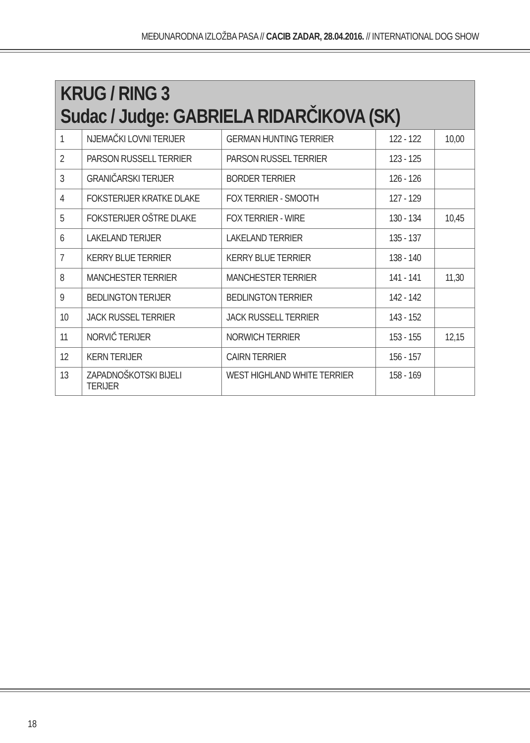MEĐUNARODNA IZLOŽBA PASA // CACIB ZADAR, 28.04.2016. // INTERNATIONAL DOG SHOW
| KRUG / RING 3 Sudac / Judge: GABRIELA RIDARČIKOVA (SK) | | | | |
| --- | --- | --- | --- | --- |
| 1 | NJEMAČKI LOVNI TERIJER | GERMAN HUNTING TERRIER | 122 - 122 | 10,00 |
| 2 | PARSON RUSSELL TERRIER | PARSON RUSSEL TERRIER | 123 - 125 | |
| 3 | GRANIČARSKI TERIJER | BORDER TERRIER | 126 - 126 | |
| 4 | FOKSTERIJER KRATKE DLAKE | FOX TERRIER - SMOOTH | 127 - 129 | |
| 5 | FOKSTERIJER OŠTRE DLAKE | FOX TERRIER - WIRE | 130 - 134 | 10,45 |
| 6 | LAKELAND TERIJER | LAKELAND TERRIER | 135 - 137 | |
| 7 | KERRY BLUE TERRIER | KERRY BLUE TERRIER | 138 - 140 | |
| 8 | MANCHESTER TERRIER | MANCHESTER TERRIER | 141 - 141 | 11,30 |
| 9 | BEDLINGTON TERIJER | BEDLINGTON TERRIER | 142 - 142 | |
| 10 | JACK RUSSEL TERRIER | JACK RUSSELL TERRIER | 143 - 152 | |
| 11 | NORVIČ TERIJER | NORWICH TERRIER | 153 - 155 | 12,15 |
| 12 | KERN TERIJER | CAIRN TERRIER | 156 - 157 | |
| 13 | ZAPADNOŠKOTSKI BIJELI TERIJER | WEST HIGHLAND WHITE TERRIER | 158 - 169 | |
18